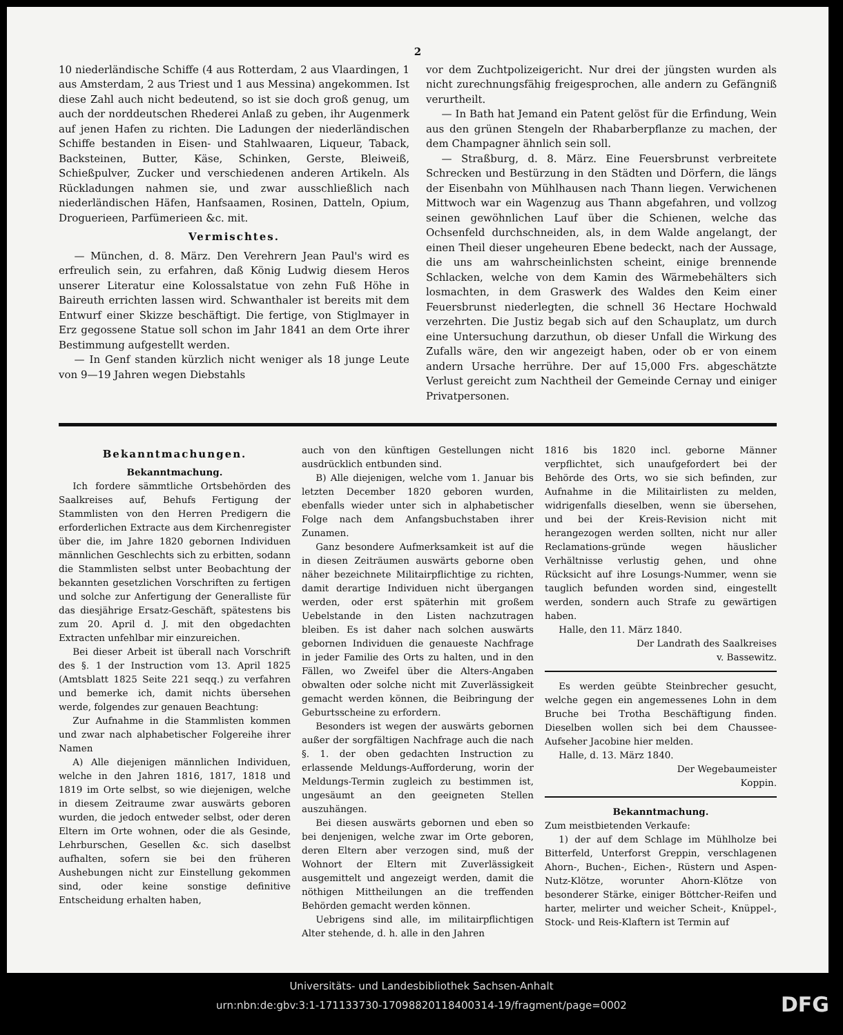2
10 niederländische Schiffe (4 aus Rotterdam, 2 aus Vlaardingen, 1 aus Amsterdam, 2 aus Triest und 1 aus Messina) angekommen. Ist diese Zahl auch nicht bedeutend, so ist sie doch groß genug, um auch der norddeutschen Rhederei Anlaß zu geben, ihr Augenmerk auf jenen Hafen zu richten. Die Ladungen der niederländischen Schiffe bestanden in Eisen- und Stahlwaaren, Liqueur, Taback, Backsteinen, Butter, Käse, Schinken, Gerste, Bleiweiß, Schießpulver, Zucker und verschiedenen anderen Artikeln. Als Rückladungen nahmen sie, und zwar ausschließlich nach niederländischen Häfen, Hanfsaamen, Rosinen, Datteln, Opium, Droguerieen, Parfümerieen &c. mit.
Vermischtes.
— München, d. 8. März. Den Verehrern Jean Paul's wird es erfreulich sein, zu erfahren, daß König Ludwig diesem Heros unserer Literatur eine Kolossalstatue von zehn Fuß Höhe in Baireuth errichten lassen wird. Schwanthaler ist bereits mit dem Entwurf einer Skizze beschäftigt. Die fertige, von Stiglmayer in Erz gegossene Statue soll schon im Jahr 1841 an dem Orte ihrer Bestimmung aufgestellt werden.
— In Genf standen kürzlich nicht weniger als 18 junge Leute von 9—19 Jahren wegen Diebstahls
vor dem Zuchtpolizeigericht. Nur drei der jüngsten wurden als nicht zurechnungsfähig freigesprochen, alle andern zu Gefängniß verurtheilt.
— In Bath hat Jemand ein Patent gelöst für die Erfindung, Wein aus den grünen Stengeln der Rhabarberpflanze zu machen, der dem Champagner ähnlich sein soll.
— Straßburg, d. 8. März. Eine Feuersbrunst verbreitete Schrecken und Bestürzung in den Städten und Dörfern, die längs der Eisenbahn von Mühlhausen nach Thann liegen. Verwichenen Mittwoch war ein Wagenzug aus Thann abgefahren, und vollzog seinen gewöhnlichen Lauf über die Schienen, welche das Ochsenfeld durchschneiden, als, in dem Walde angelangt, der einen Theil dieser ungeheuren Ebene bedeckt, nach der Aussage, die uns am wahrscheinlichsten scheint, einige brennende Schlacken, welche von dem Kamin des Wärmebehälters sich losmachten, in dem Graswerk des Waldes den Keim einer Feuersbrunst niederlegten, die schnell 36 Hectare Hochwald verzehrten. Die Justiz begab sich auf den Schauplatz, um durch eine Untersuchung darzuthun, ob dieser Unfall die Wirkung des Zufalls wäre, den wir angezeigt haben, oder ob er von einem andern Ursache herrühre. Der auf 15,000 Frs. abgeschätzte Verlust gereicht zum Nachtheil der Gemeinde Cernay und einiger Privatpersonen.
Bekanntmachungen.
Bekanntmachung.
Ich fordere sämmtliche Ortsbehörden des Saalkreises auf, Behufs Fertigung der Stammlisten von den Herren Predigern die erforderlichen Extracte aus dem Kirchenregister über die, im Jahre 1820 gebornen Individuen männlichen Geschlechts sich zu erbitten, sodann die Stammlisten selbst unter Beobachtung der bekannten gesetzlichen Vorschriften zu fertigen und solche zur Anfertigung der Generalliste für das diesjährige Ersatz-Geschäft, spätestens bis zum 20. April d. J. mit den obgedachten Extracten unfehlbar mir einzureichen.
Bei dieser Arbeit ist überall nach Vorschrift des §. 1 der Instruction vom 13. April 1825 (Amtsblatt 1825 Seite 221 seqq.) zu verfahren und bemerke ich, damit nichts übersehen werde, folgendes zur genauen Beachtung:
Zur Aufnahme in die Stammlisten kommen und zwar nach alphabetischer Folgereihe ihrer Namen
A) Alle diejenigen männlichen Individuen, welche in den Jahren 1816, 1817, 1818 und 1819 im Orte selbst, so wie diejenigen, welche in diesem Zeitraume zwar auswärts geboren wurden, die jedoch entweder selbst, oder deren Eltern im Orte wohnen, oder die als Gesinde, Lehrburschen, Gesellen &c. sich daselbst aufhalten, sofern sie bei den früheren Aushebungen nicht zur Einstellung gekommen sind, oder keine sonstige definitive Entscheidung erhalten haben,
auch von den künftigen Gestellungen nicht ausdrücklich entbunden sind.
B) Alle diejenigen, welche vom 1. Januar bis letzten December 1820 geboren wurden, ebenfalls wieder unter sich in alphabetischer Folge nach dem Anfangsbuchstaben ihrer Zunamen.
Ganz besondere Aufmerksamkeit ist auf die in diesen Zeiträumen auswärts geborne oben näher bezeichnete Militairpflichtige zu richten, damit derartige Individuen nicht übergangen werden, oder erst späterhin mit großem Uebelstande in den Listen nachzutragen bleiben. Es ist daher nach solchen auswärts gebornen Individuen die genaueste Nachfrage in jeder Familie des Orts zu halten, und in den Fällen, wo Zweifel über die Alters-Angaben obwalten oder solche nicht mit Zuverlässigkeit gemacht werden können, die Beibringung der Geburtsscheine zu erfordern.
Besonders ist wegen der auswärts gebornen außer der sorgfältigen Nachfrage auch die nach §. 1. der oben gedachten Instruction zu erlassende Meldungs-Aufforderung, worin der Meldungs-Termin zugleich zu bestimmen ist, ungesäumt an den geeigneten Stellen auszuhängen.
Bei diesen auswärts gebornen und eben so bei denjenigen, welche zwar im Orte geboren, deren Eltern aber verzogen sind, muß der Wohnort der Eltern mit Zuverlässigkeit ausgemittelt und angezeigt werden, damit die nöthigen Mittheilungen an die treffenden Behörden gemacht werden können.
Uebrigens sind alle, im militairpflichtigen Alter stehende, d. h. alle in den Jahren
1816 bis 1820 incl. geborne Männer verpflichtet, sich unaufgefordert bei der Behörde des Orts, wo sie sich befinden, zur Aufnahme in die Militairlisten zu melden, widrigenfalls dieselben, wenn sie übersehen, und bei der Kreis-Revision nicht mit herangezogen werden sollten, nicht nur aller Reclamations-gründe wegen häuslicher Verhältnisse verlustig gehen, und ohne Rücksicht auf ihre Losungs-Nummer, wenn sie tauglich befunden worden sind, eingestellt werden, sondern auch Strafe zu gewärtigen haben.
Halle, den 11. März 1840.
Der Landrath des Saalkreises
v. Bassewitz.
Es werden geübte Steinbrecher gesucht, welche gegen ein angemessenes Lohn in dem Bruche bei Trotha Beschäftigung finden. Dieselben wollen sich bei dem Chaussee-Aufseher Jacobine hier melden.
Halle, d. 13. März 1840.
Der Wegebaumeister
Koppin.
Bekanntmachung.
Zum meistbietenden Verkaufe:
1) der auf dem Schlage im Mühlholze bei Bitterfeld, Unterforst Greppin, verschlagenen Ahorn-, Buchen-, Eichen-, Rüstern und Aspen-Nutz-Klötze, worunter Ahorn-Klötze von besonderer Stärke, einiger Böttcher-Reifen und harter, melirter und weicher Scheit-, Knüppel-, Stock- und Reis-Klaftern ist Termin auf
Universitäts- und Landesbibliothek Sachsen-Anhalt
urn:nbn:de:gbv:3:1-171133730-17098820118400314-19/fragment/page=0002
DFG